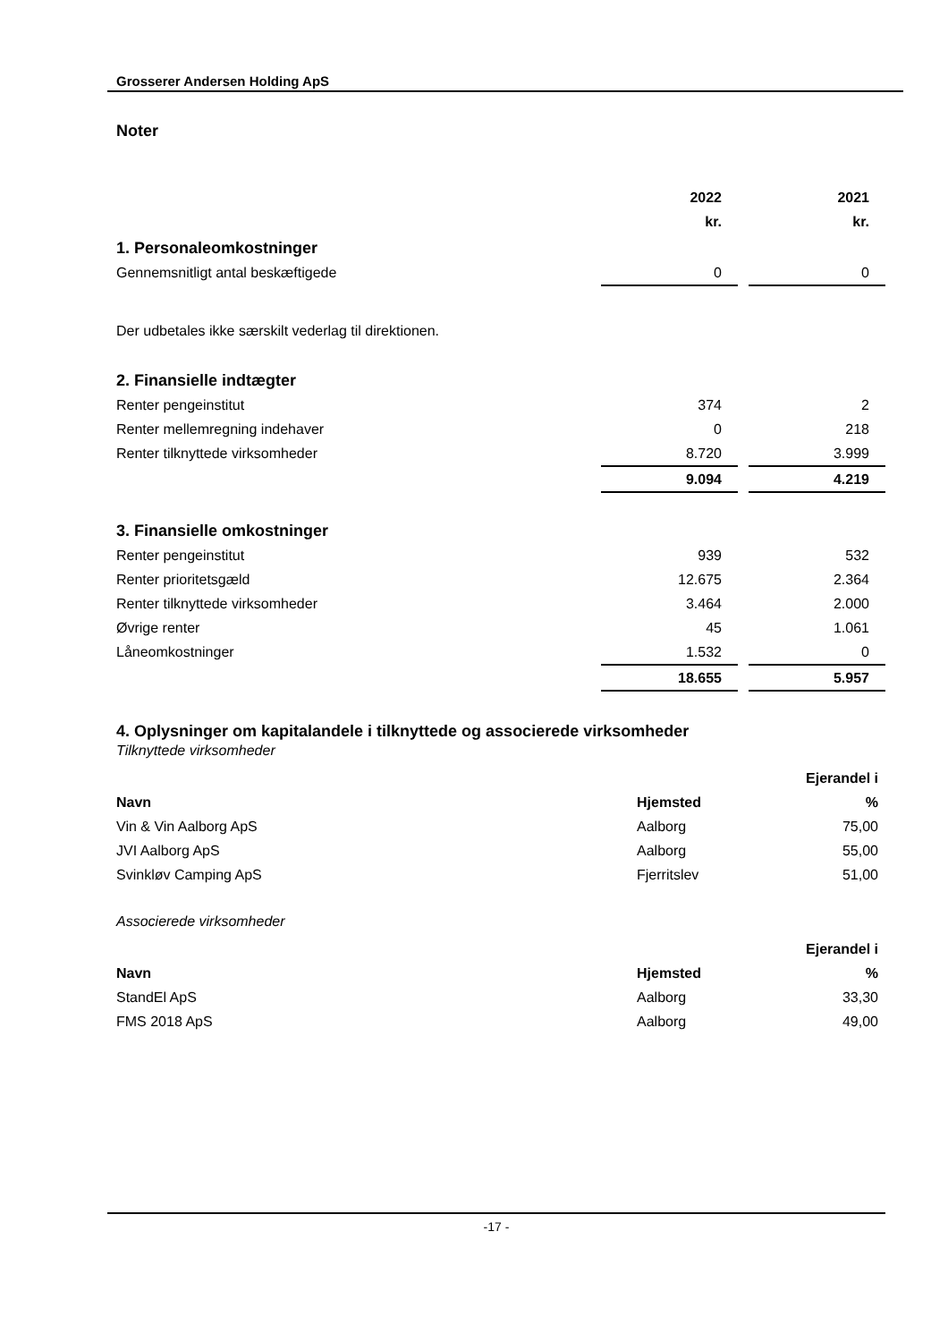Grosserer Andersen Holding ApS
Noter
| | 2022 | | 2021 |
| | kr. | | kr. |
| 1. Personaleomkostninger | | | |
| Gennemsnitligt antal beskæftigede | 0 | | 0 |
| Der udbetales ikke særskilt vederlag til direktionen. | | | |
| 2. Finansielle indtægter | | | |
| Renter pengeinstitut | 374 | | 2 |
| Renter mellemregning indehaver | 0 | | 218 |
| Renter tilknyttede virksomheder | 8.720 | | 3.999 |
| | 9.094 | | 4.219 |
| 3. Finansielle omkostninger | | | |
| Renter pengeinstitut | 939 | | 532 |
| Renter prioritetsgæld | 12.675 | | 2.364 |
| Renter tilknyttede virksomheder | 3.464 | | 2.000 |
| Øvrige renter | 45 | | 1.061 |
| Låneomkostninger | 1.532 | | 0 |
| | 18.655 | | 5.957 |
4. Oplysninger om kapitalandele i tilknyttede og associerede virksomheder
Tilknyttede virksomheder
| | | Ejerandel i |
| --- | --- | --- |
| Navn | Hjemsted | % |
| Vin & Vin Aalborg ApS | Aalborg | 75,00 |
| JVI Aalborg ApS | Aalborg | 55,00 |
| Svinkløv Camping ApS | Fjerritslev | 51,00 |
Associerede virksomheder
| | | Ejerandel i |
| --- | --- | --- |
| Navn | Hjemsted | % |
| StandEl ApS | Aalborg | 33,30 |
| FMS 2018 ApS | Aalborg | 49,00 |
-17 -